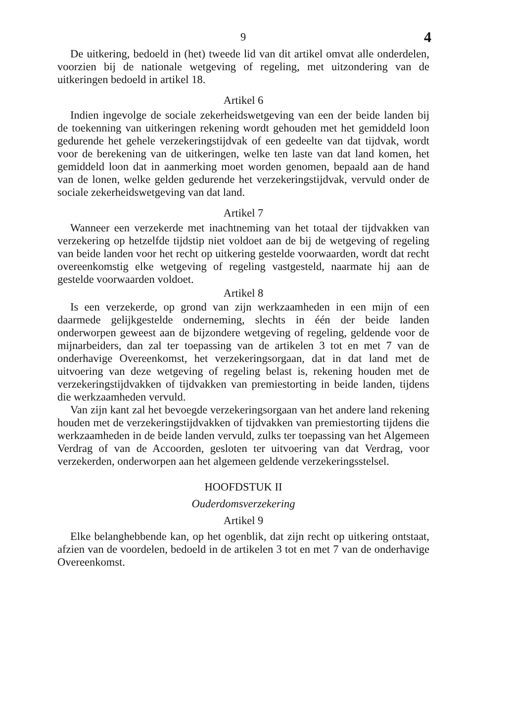9 4
De uitkering, bedoeld in (het) tweede lid van dit artikel omvat alle onderdelen, voorzien bij de nationale wetgeving of regeling, met uitzondering van de uitkeringen bedoeld in artikel 18.
Artikel 6
Indien ingevolge de sociale zekerheidswetgeving van een der beide landen bij de toekenning van uitkeringen rekening wordt gehouden met het gemiddeld loon gedurende het gehele verzekeringstijdvak of een gedeelte van dat tijdvak, wordt voor de berekening van de uitkeringen, welke ten laste van dat land komen, het gemiddeld loon dat in aanmerking moet worden genomen, bepaald aan de hand van de lonen, welke gelden gedurende het verzekeringstijdvak, vervuld onder de sociale zekerheidswetgeving van dat land.
Artikel 7
Wanneer een verzekerde met inachtneming van het totaal der tijdvakken van verzekering op hetzelfde tijdstip niet voldoet aan de bij de wetgeving of regeling van beide landen voor het recht op uitkering gestelde voorwaarden, wordt dat recht overeenkomstig elke wetgeving of regeling vastgesteld, naarmate hij aan de gestelde voorwaarden voldoet.
Artikel 8
Is een verzekerde, op grond van zijn werkzaamheden in een mijn of een daarmede gelijkgestelde onderneming, slechts in één der beide landen onderworpen geweest aan de bijzondere wetgeving of regeling, geldende voor de mijnarbeiders, dan zal ter toepassing van de artikelen 3 tot en met 7 van de onderhavige Overeenkomst, het verzekeringsorgaan, dat in dat land met de uitvoering van deze wetgeving of regeling belast is, rekening houden met de verzekeringstijdvakken of tijdvakken van premiestorting in beide landen, tijdens die werkzaamheden vervuld.
Van zijn kant zal het bevoegde verzekeringsorgaan van het andere land rekening houden met de verzekeringstijdvakken of tijdvakken van premiestorting tijdens die werkzaamheden in de beide landen vervuld, zulks ter toepassing van het Algemeen Verdrag of van de Accoorden, gesloten ter uitvoering van dat Verdrag, voor verzekerden, onderworpen aan het algemeen geldende verzekeringsstelsel.
HOOFDSTUK II
Ouderdomsverzekering
Artikel 9
Elke belanghebbende kan, op het ogenblik, dat zijn recht op uitkering ontstaat, afzien van de voordelen, bedoeld in de artikelen 3 tot en met 7 van de onderhavige Overeenkomst.